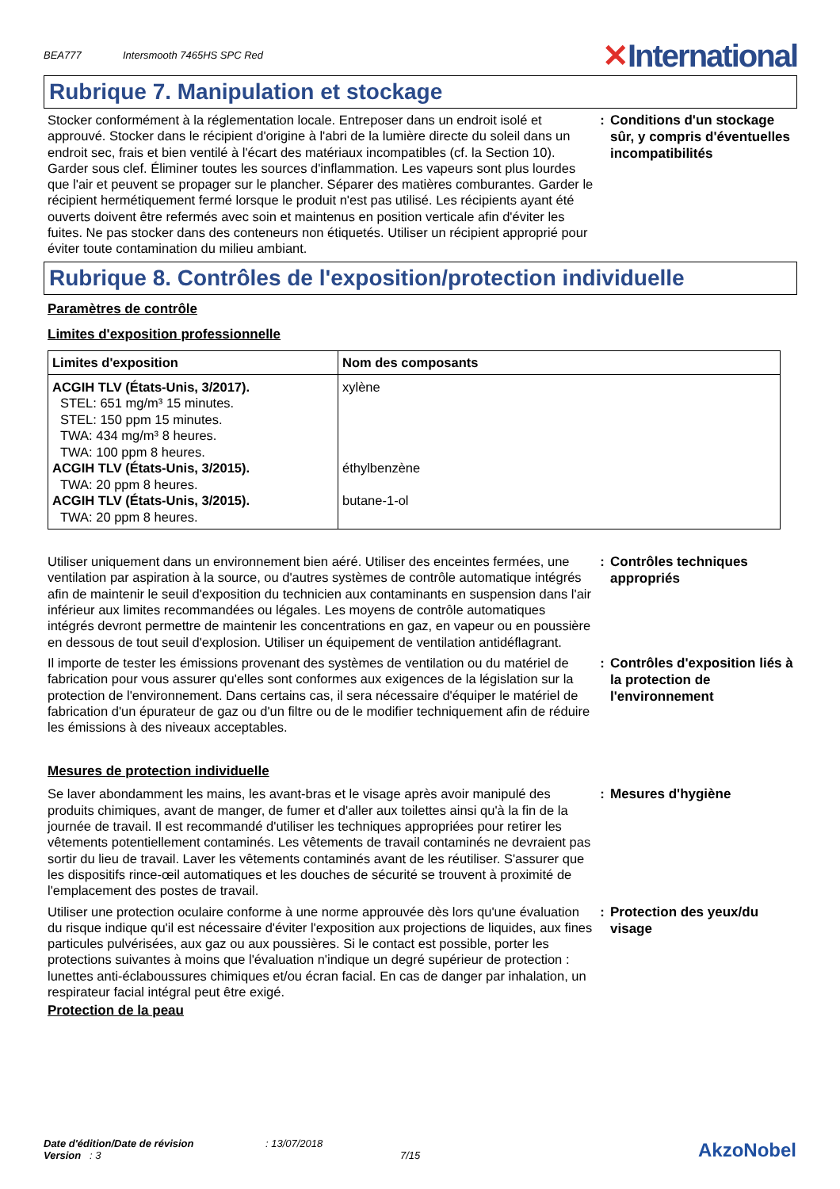BEA777
Intersmooth 7465HS SPC Red
✕International
Rubrique 7. Manipulation et stockage
Stocker conformément à la réglementation locale. Entreposer dans un endroit isolé et approuvé. Stocker dans le récipient d'origine à l'abri de la lumière directe du soleil dans un endroit sec, frais et bien ventilé à l'écart des matériaux incompatibles (cf. la Section 10). Garder sous clef. Éliminer toutes les sources d'inflammation. Les vapeurs sont plus lourdes que l'air et peuvent se propager sur le plancher. Séparer des matières comburantes. Garder le récipient hermétiquement fermé lorsque le produit n'est pas utilisé. Les récipients ayant été ouverts doivent être refermés avec soin et maintenus en position verticale afin d'éviter les fuites. Ne pas stocker dans des conteneurs non étiquetés. Utiliser un récipient approprié pour éviter toute contamination du milieu ambiant.
:
Conditions d'un stockage sûr, y compris d'éventuelles incompatibilités
Rubrique 8. Contrôles de l'exposition/protection individuelle
Paramètres de contrôle
Limites d'exposition professionnelle
| Limites d'exposition | Nom des composants |
| --- | --- |
| ACGIH TLV (États-Unis, 3/2017). STEL: 651 mg/m³ 15 minutes. STEL: 150 ppm 15 minutes. TWA: 434 mg/m³ 8 heures. TWA: 100 ppm 8 heures. ACGIH TLV (États-Unis, 3/2015). TWA: 20 ppm 8 heures. ACGIH TLV (États-Unis, 3/2015). TWA: 20 ppm 8 heures. | xylène éthylbenzène butane-1-ol |
Utiliser uniquement dans un environnement bien aéré. Utiliser des enceintes fermées, une ventilation par aspiration à la source, ou d'autres systèmes de contrôle automatique intégrés afin de maintenir le seuil d'exposition du technicien aux contaminants en suspension dans l'air inférieur aux limites recommandées ou légales. Les moyens de contrôle automatiques intégrés devront permettre de maintenir les concentrations en gaz, en vapeur ou en poussière en dessous de tout seuil d'explosion. Utiliser un équipement de ventilation antidéflagrant.
:
Contrôles techniques appropriés
Il importe de tester les émissions provenant des systèmes de ventilation ou du matériel de fabrication pour vous assurer qu'elles sont conformes aux exigences de la législation sur la protection de l'environnement. Dans certains cas, il sera nécessaire d'équiper le matériel de fabrication d'un épurateur de gaz ou d'un filtre ou de le modifier techniquement afin de réduire les émissions à des niveaux acceptables.
:
Contrôles d'exposition liés à la protection de l'environnement
Mesures de protection individuelle
Se laver abondamment les mains, les avant-bras et le visage après avoir manipulé des produits chimiques, avant de manger, de fumer et d'aller aux toilettes ainsi qu'à la fin de la journée de travail. Il est recommandé d'utiliser les techniques appropriées pour retirer les vêtements potentiellement contaminés. Les vêtements de travail contaminés ne devraient pas sortir du lieu de travail. Laver les vêtements contaminés avant de les réutiliser. S'assurer que les dispositifs rince-œil automatiques et les douches de sécurité se trouvent à proximité de l'emplacement des postes de travail.
:
Mesures d'hygiène
Utiliser une protection oculaire conforme à une norme approuvée dès lors qu'une évaluation du risque indique qu'il est nécessaire d'éviter l'exposition aux projections de liquides, aux fines particules pulvérisées, aux gaz ou aux poussières. Si le contact est possible, porter les protections suivantes à moins que l'évaluation n'indique un degré supérieur de protection : lunettes anti-éclaboussures chimiques et/ou écran facial. En cas de danger par inhalation, un respirateur facial intégral peut être exigé.
:
Protection des yeux/du visage
Protection de la peau
Date d'édition/Date de révision
Version : 3
: 13/07/2018
7/15
AkzoNobel